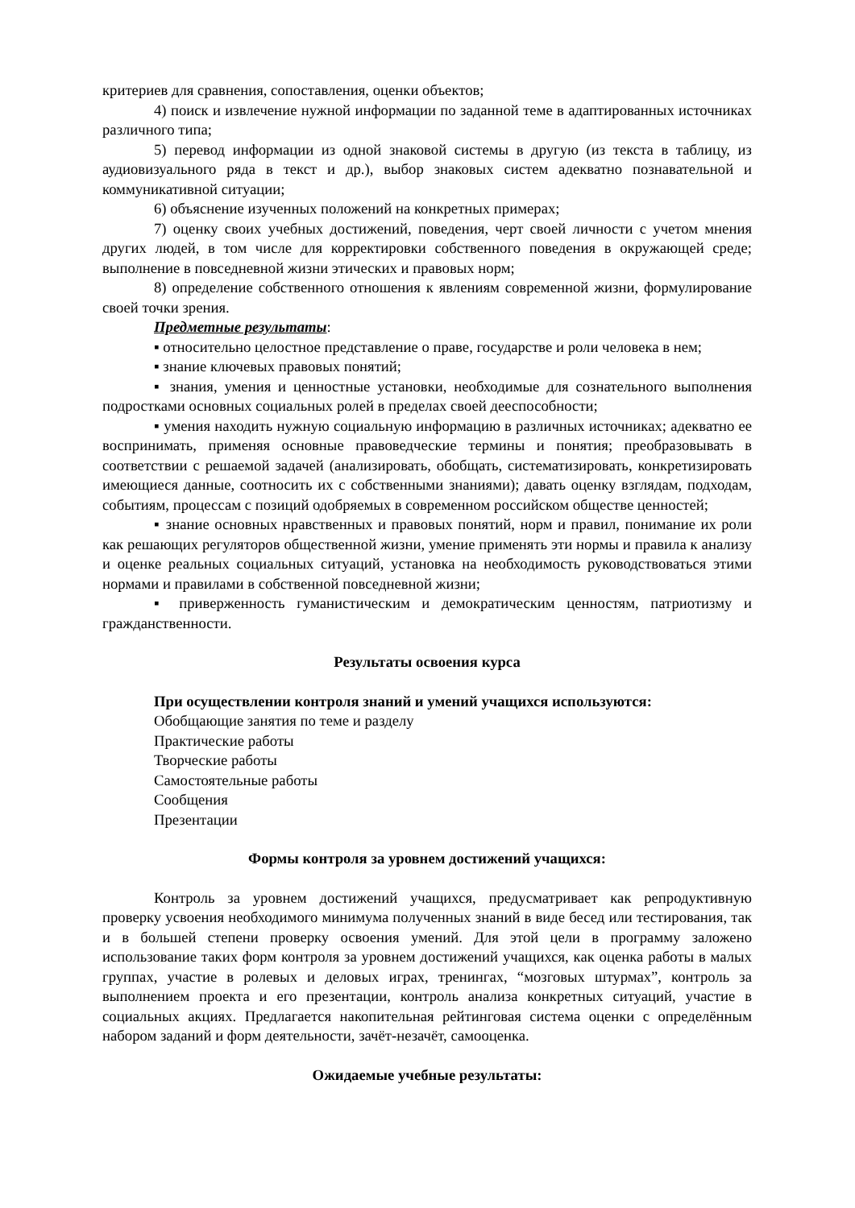критериев для сравнения, сопоставления, оценки объектов;
4) поиск и извлечение нужной информации по заданной теме в адаптированных источниках различного типа;
5) перевод информации из одной знаковой системы в другую (из текста в таблицу, из аудиовизуального ряда в текст и др.), выбор знаковых систем адекватно познавательной и коммуникативной ситуации;
6) объяснение изученных положений на конкретных примерах;
7) оценку своих учебных достижений, поведения, черт своей личности с учетом мнения других людей, в том числе для корректировки собственного поведения в окружающей среде; выполнение в повседневной жизни этических и правовых норм;
8) определение собственного отношения к явлениям современной жизни, формулирование своей точки зрения.
Предметные результаты:
▪ относительно целостное представление о праве, государстве и роли человека в нем;
▪ знание ключевых правовых понятий;
▪ знания, умения и ценностные установки, необходимые для сознательного выполнения подростками основных социальных ролей в пределах своей дееспособности;
▪ умения находить нужную социальную информацию в различных источниках; адекватно ее воспринимать, применяя основные правоведческие термины и понятия; преобразовывать в соответствии с решаемой задачей (анализировать, обобщать, систематизировать, конкретизировать имеющиеся данные, соотносить их с собственными знаниями); давать оценку взглядам, подходам, событиям, процессам с позиций одобряемых в современном российском обществе ценностей;
▪ знание основных нравственных и правовых понятий, норм и правил, понимание их роли как решающих регуляторов общественной жизни, умение применять эти нормы и правила к анализу и оценке реальных социальных ситуаций, установка на необходимость руководствоваться этими нормами и правилами в собственной повседневной жизни;
▪ приверженность гуманистическим и демократическим ценностям, патриотизму и гражданственности.
Результаты освоения курса
При осуществлении контроля знаний и умений учащихся используются:
Обобщающие занятия по теме и разделу
Практические работы
Творческие работы
Самостоятельные работы
Сообщения
Презентации
Формы контроля за уровнем достижений учащихся:
Контроль за уровнем достижений учащихся, предусматривает как репродуктивную проверку усвоения необходимого минимума полученных знаний в виде бесед или тестирования, так и в большей степени проверку освоения умений. Для этой цели в программу заложено использование таких форм контроля за уровнем достижений учащихся, как оценка работы в малых группах, участие в ролевых и деловых играх, тренингах, “мозговых штурмах”, контроль за выполнением проекта и его презентации, контроль анализа конкретных ситуаций, участие в социальных акциях. Предлагается накопительная рейтинговая система оценки с определённым набором заданий и форм деятельности, зачёт-незачёт, самооценка.
Ожидаемые учебные результаты: